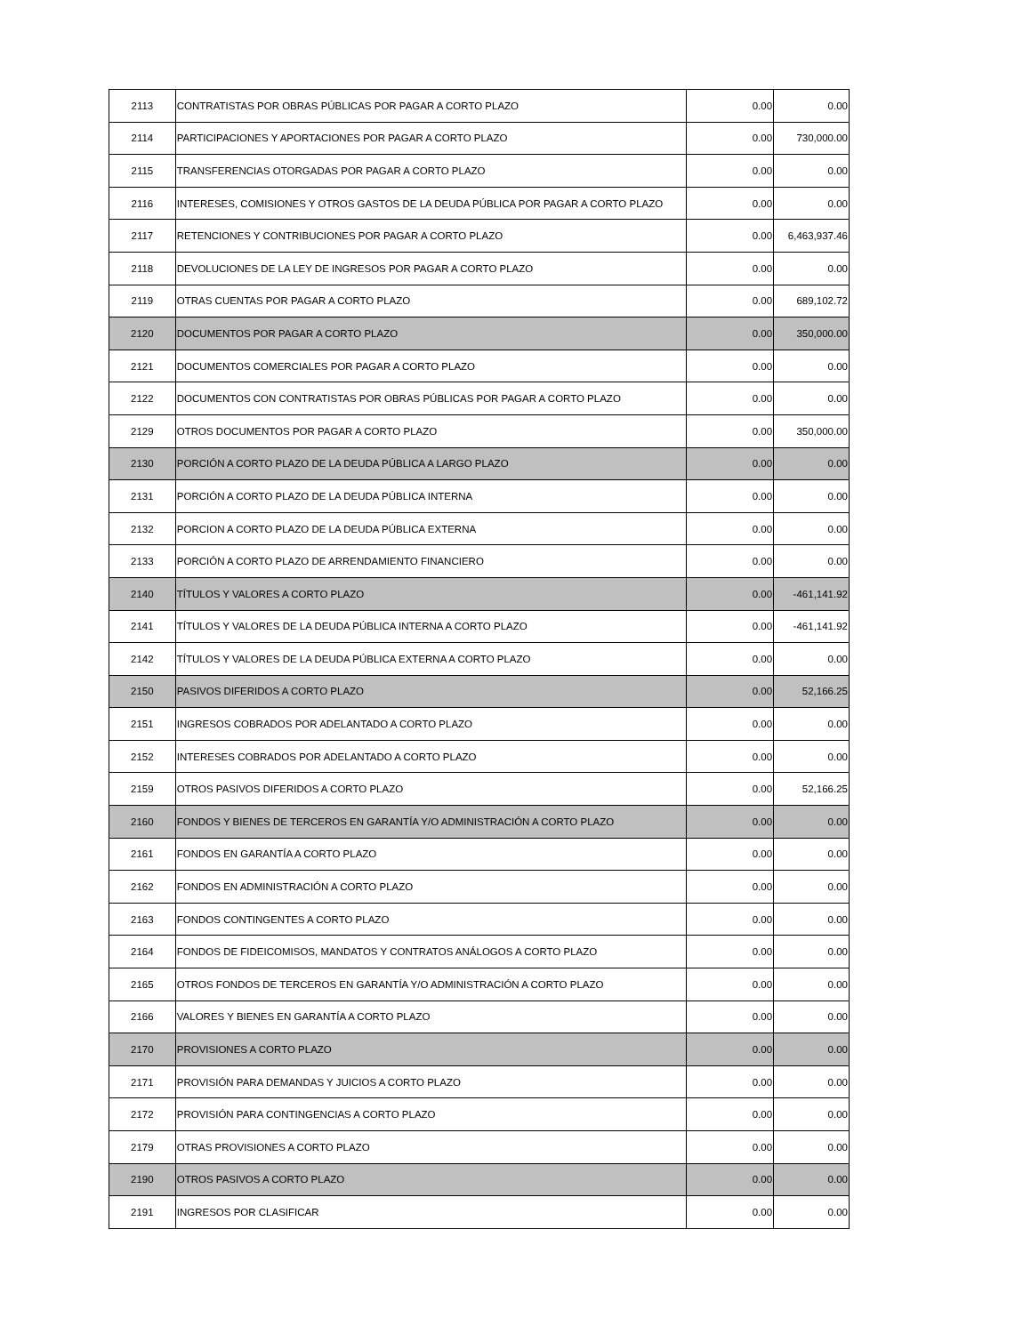| 2113 | CONTRATISTAS POR OBRAS PÚBLICAS POR PAGAR A CORTO PLAZO | 0.00 | 0.00 |
| 2114 | PARTICIPACIONES Y APORTACIONES POR PAGAR A CORTO PLAZO | 0.00 | 730,000.00 |
| 2115 | TRANSFERENCIAS OTORGADAS POR PAGAR A CORTO PLAZO | 0.00 | 0.00 |
| 2116 | INTERESES, COMISIONES Y OTROS GASTOS DE LA DEUDA PÚBLICA POR PAGAR A CORTO PLAZO | 0.00 | 0.00 |
| 2117 | RETENCIONES Y CONTRIBUCIONES POR PAGAR A CORTO PLAZO | 0.00 | 6,463,937.46 |
| 2118 | DEVOLUCIONES DE LA LEY DE INGRESOS POR PAGAR A CORTO PLAZO | 0.00 | 0.00 |
| 2119 | OTRAS CUENTAS POR PAGAR A CORTO PLAZO | 0.00 | 689,102.72 |
| 2120 | DOCUMENTOS POR PAGAR A CORTO PLAZO | 0.00 | 350,000.00 |
| 2121 | DOCUMENTOS COMERCIALES POR PAGAR A CORTO PLAZO | 0.00 | 0.00 |
| 2122 | DOCUMENTOS CON CONTRATISTAS POR OBRAS PÚBLICAS POR PAGAR A CORTO PLAZO | 0.00 | 0.00 |
| 2129 | OTROS DOCUMENTOS POR PAGAR A CORTO PLAZO | 0.00 | 350,000.00 |
| 2130 | PORCIÓN A CORTO PLAZO DE LA DEUDA PÚBLICA A LARGO PLAZO | 0.00 | 0.00 |
| 2131 | PORCIÓN A CORTO PLAZO DE LA DEUDA PÚBLICA INTERNA | 0.00 | 0.00 |
| 2132 | PORCION A CORTO PLAZO DE LA DEUDA PÚBLICA EXTERNA | 0.00 | 0.00 |
| 2133 | PORCIÓN A CORTO PLAZO DE ARRENDAMIENTO FINANCIERO | 0.00 | 0.00 |
| 2140 | TÍTULOS Y VALORES A CORTO PLAZO | 0.00 | -461,141.92 |
| 2141 | TÍTULOS Y VALORES DE LA DEUDA PÚBLICA INTERNA A CORTO PLAZO | 0.00 | -461,141.92 |
| 2142 | TÍTULOS Y VALORES DE LA DEUDA PÚBLICA EXTERNA A CORTO PLAZO | 0.00 | 0.00 |
| 2150 | PASIVOS DIFERIDOS A CORTO PLAZO | 0.00 | 52,166.25 |
| 2151 | INGRESOS COBRADOS POR ADELANTADO A CORTO PLAZO | 0.00 | 0.00 |
| 2152 | INTERESES COBRADOS POR ADELANTADO A CORTO PLAZO | 0.00 | 0.00 |
| 2159 | OTROS PASIVOS DIFERIDOS A CORTO PLAZO | 0.00 | 52,166.25 |
| 2160 | FONDOS Y BIENES DE TERCEROS EN GARANTÍA Y/O ADMINISTRACIÓN A CORTO PLAZO | 0.00 | 0.00 |
| 2161 | FONDOS EN GARANTÍA A CORTO PLAZO | 0.00 | 0.00 |
| 2162 | FONDOS EN ADMINISTRACIÓN A CORTO PLAZO | 0.00 | 0.00 |
| 2163 | FONDOS CONTINGENTES A CORTO PLAZO | 0.00 | 0.00 |
| 2164 | FONDOS DE FIDEICOMISOS, MANDATOS Y CONTRATOS ANÁLOGOS A CORTO PLAZO | 0.00 | 0.00 |
| 2165 | OTROS FONDOS DE TERCEROS EN GARANTÍA Y/O ADMINISTRACIÓN A CORTO PLAZO | 0.00 | 0.00 |
| 2166 | VALORES Y BIENES EN GARANTÍA A CORTO PLAZO | 0.00 | 0.00 |
| 2170 | PROVISIONES A CORTO PLAZO | 0.00 | 0.00 |
| 2171 | PROVISIÓN PARA DEMANDAS Y JUICIOS A CORTO PLAZO | 0.00 | 0.00 |
| 2172 | PROVISIÓN PARA CONTINGENCIAS A CORTO PLAZO | 0.00 | 0.00 |
| 2179 | OTRAS PROVISIONES A CORTO PLAZO | 0.00 | 0.00 |
| 2190 | OTROS PASIVOS A CORTO PLAZO | 0.00 | 0.00 |
| 2191 | INGRESOS POR CLASIFICAR | 0.00 | 0.00 |